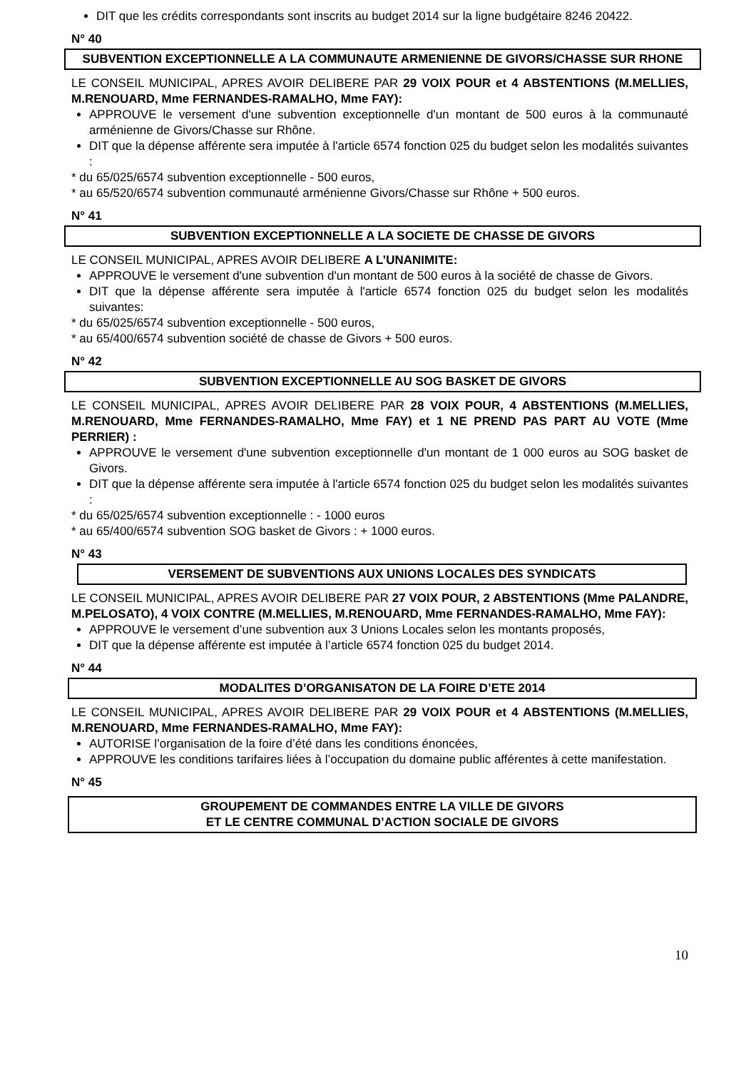DIT que les crédits correspondants sont inscrits au budget 2014 sur la ligne budgétaire 8246 20422.
N° 40
SUBVENTION EXCEPTIONNELLE A LA COMMUNAUTE ARMENIENNE DE GIVORS/CHASSE SUR RHONE
LE CONSEIL MUNICIPAL, APRES AVOIR DELIBERE PAR 29 VOIX POUR et 4 ABSTENTIONS (M.MELLIES, M.RENOUARD, Mme FERNANDES-RAMALHO, Mme FAY):
APPROUVE le versement d'une subvention exceptionnelle d'un montant de 500 euros à la communauté arménienne de Givors/Chasse sur Rhône.
DIT que la dépense afférente sera imputée à l'article 6574 fonction 025 du budget selon les modalités suivantes :
* du 65/025/6574 subvention exceptionnelle - 500 euros,
* au 65/520/6574 subvention communauté arménienne Givors/Chasse sur Rhône + 500 euros.
N° 41
SUBVENTION EXCEPTIONNELLE A LA SOCIETE DE CHASSE DE GIVORS
LE CONSEIL MUNICIPAL, APRES AVOIR DELIBERE A L’UNANIMITE:
APPROUVE le versement d'une subvention d'un montant de 500 euros à la société de chasse de Givors.
DIT que la dépense afférente sera imputée à l'article 6574 fonction 025 du budget selon les modalités suivantes:
* du 65/025/6574 subvention exceptionnelle - 500 euros,
* au 65/400/6574 subvention société de chasse de Givors + 500 euros.
N° 42
SUBVENTION EXCEPTIONNELLE AU SOG BASKET DE GIVORS
LE CONSEIL MUNICIPAL, APRES AVOIR DELIBERE PAR 28 VOIX POUR, 4 ABSTENTIONS (M.MELLIES, M.RENOUARD, Mme FERNANDES-RAMALHO, Mme FAY) et 1 NE PREND PAS PART AU VOTE (Mme PERRIER) :
APPROUVE le versement d'une subvention exceptionnelle d'un montant de 1 000 euros au SOG basket de Givors.
DIT que la dépense afférente sera imputée à l'article 6574 fonction 025 du budget selon les modalités suivantes :
* du 65/025/6574 subvention exceptionnelle : - 1000 euros
* au 65/400/6574 subvention SOG basket de Givors : + 1000 euros.
N° 43
VERSEMENT DE SUBVENTIONS AUX UNIONS LOCALES DES SYNDICATS
LE CONSEIL MUNICIPAL, APRES AVOIR DELIBERE PAR 27 VOIX POUR, 2 ABSTENTIONS (Mme PALANDRE, M.PELOSATO), 4 VOIX CONTRE (M.MELLIES, M.RENOUARD, Mme FERNANDES-RAMALHO, Mme FAY):
APPROUVE le versement d’une subvention aux 3 Unions Locales selon les montants proposés,
DIT que la dépense afférente est imputée à l’article 6574 fonction 025 du budget 2014.
N° 44
MODALITES D’ORGANISATON DE LA FOIRE D’ETE 2014
LE CONSEIL MUNICIPAL, APRES AVOIR DELIBERE PAR 29 VOIX POUR et 4 ABSTENTIONS (M.MELLIES, M.RENOUARD, Mme FERNANDES-RAMALHO, Mme FAY):
AUTORISE l’organisation de la foire d’été dans les conditions énoncées,
APPROUVE les conditions tarifaires liées à l’occupation du domaine public afférentes à cette manifestation.
N° 45
GROUPEMENT DE COMMANDES ENTRE LA VILLE DE GIVORS
ET LE CENTRE COMMUNAL D’ACTION SOCIALE DE GIVORS
10